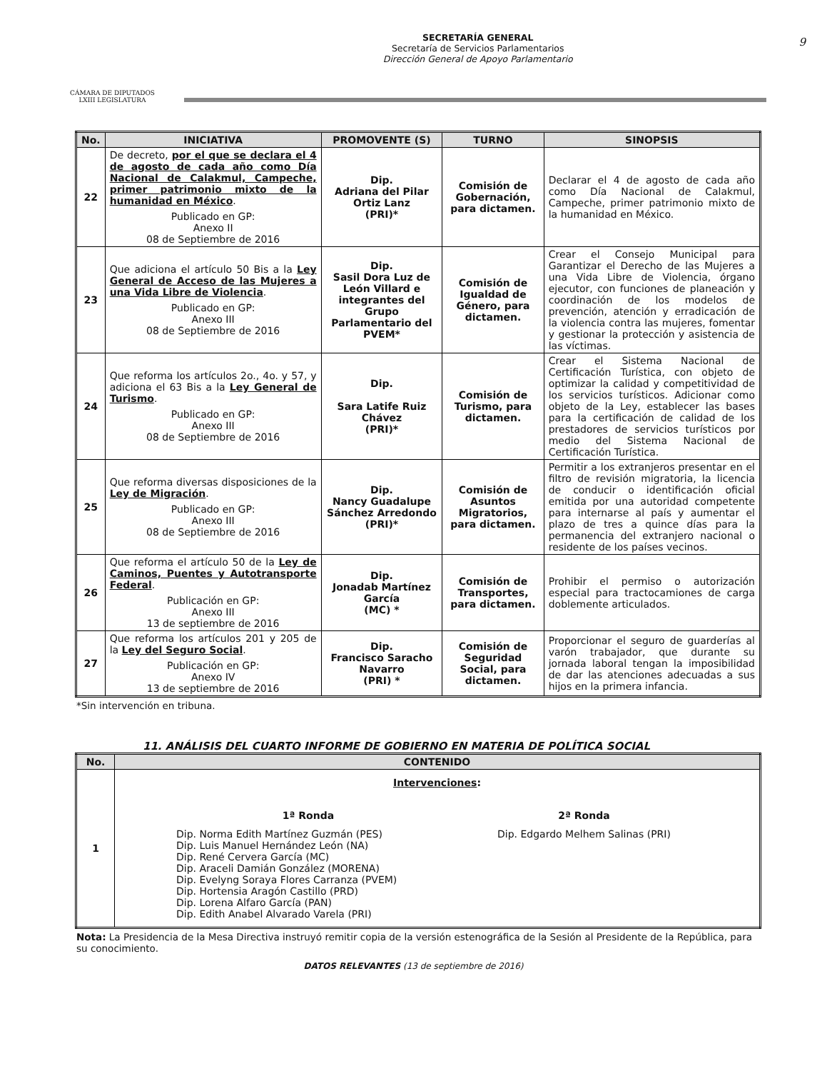CÁMARA DE DIPUTADOS
LXIII LEGISLATURA
SECRETARÍA GENERAL
Secretaría de Servicios Parlamentarios
Dirección General de Apoyo Parlamentario
9
| No. | INICIATIVA | PROMOVENTE (S) | TURNO | SINOPSIS |
| --- | --- | --- | --- | --- |
| 22 | De decreto, por el que se declara el 4 de agosto de cada año como Día Nacional de Calakmul, Campeche, primer patrimonio mixto de la humanidad en México . Publicado en GP: Anexo II 08 de Septiembre de 2016 | Dip. Adriana del Pilar Ortiz Lanz (PRI)* | Comisión de Gobernación, para dictamen. | Declarar el 4 de agosto de cada año como Día Nacional de Calakmul, Campeche, primer patrimonio mixto de la humanidad en México. |
| 23 | Que adiciona el artículo 50 Bis a la Ley General de Acceso de las Mujeres a una Vida Libre de Violencia . Publicado en GP: Anexo III 08 de Septiembre de 2016 | Dip. Sasil Dora Luz de León Villard e integrantes del Grupo Parlamentario del PVEM* | Comisión de Igualdad de Género, para dictamen. | Crear el Consejo Municipal para Garantizar el Derecho de las Mujeres a una Vida Libre de Violencia, órgano ejecutor, con funciones de planeación y coordinación de los modelos de prevención, atención y erradicación de la violencia contra las mujeres, fomentar y gestionar la protección y asistencia de las víctimas. |
| 24 | Que reforma los artículos 2o., 4o. y 57, y adiciona el 63 Bis a la Ley General de Turismo . Publicado en GP: Anexo III 08 de Septiembre de 2016 | Dip. Sara Latife Ruiz Chávez (PRI)* | Comisión de Turismo, para dictamen. | Crear el Sistema Nacional de Certificación Turística, con objeto de optimizar la calidad y competitividad de los servicios turísticos. Adicionar como objeto de la Ley, establecer las bases para la certificación de calidad de los prestadores de servicios turísticos por medio del Sistema Nacional de Certificación Turística. |
| 25 | Que reforma diversas disposiciones de la Ley de Migración . Publicado en GP: Anexo III 08 de Septiembre de 2016 | Dip. Nancy Guadalupe Sánchez Arredondo (PRI)* | Comisión de Asuntos Migratorios, para dictamen. | Permitir a los extranjeros presentar en el filtro de revisión migratoria, la licencia de conducir o identificación oficial emitida por una autoridad competente para internarse al país y aumentar el plazo de tres a quince días para la permanencia del extranjero nacional o residente de los países vecinos. |
| 26 | Que reforma el artículo 50 de la Ley de Caminos, Puentes y Autotransporte Federal . Publicación en GP: Anexo III 13 de septiembre de 2016 | Dip. Jonadab Martínez García (MC) * | Comisión de Transportes, para dictamen. | Prohibir el permiso o autorización especial para tractocamiones de carga doblemente articulados. |
| 27 | Que reforma los artículos 201 y 205 de la Ley del Seguro Social . Publicación en GP: Anexo IV 13 de septiembre de 2016 | Dip. Francisco Saracho Navarro (PRI) * | Comisión de Seguridad Social, para dictamen. | Proporcionar el seguro de guarderías al varón trabajador, que durante su jornada laboral tengan la imposibilidad de dar las atenciones adecuadas a sus hijos en la primera infancia. |
*Sin intervención en tribuna.
11. ANÁLISIS DEL CUARTO INFORME DE GOBIERNO EN MATERIA DE POLÍTICA SOCIAL
| No. | CONTENIDO |
| --- | --- |
| 1 | Intervenciones : 1ª Ronda Dip. Norma Edith Martínez Guzmán (PES) Dip. Luis Manuel Hernández León (NA) Dip. René Cervera García (MC) Dip. Araceli Damián González (MORENA) Dip. Evelyng Soraya Flores Carranza (PVEM) Dip. Hortensia Aragón Castillo (PRD) Dip. Lorena Alfaro García (PAN) Dip. Edith Anabel Alvarado Varela (PRI) 2ª Ronda Dip. Edgardo Melhem Salinas (PRI) |
Nota: La Presidencia de la Mesa Directiva instruyó remitir copia de la versión estenográfica de la Sesión al Presidente de la República, para su conocimiento.
DATOS RELEVANTES (13 de septiembre de 2016)